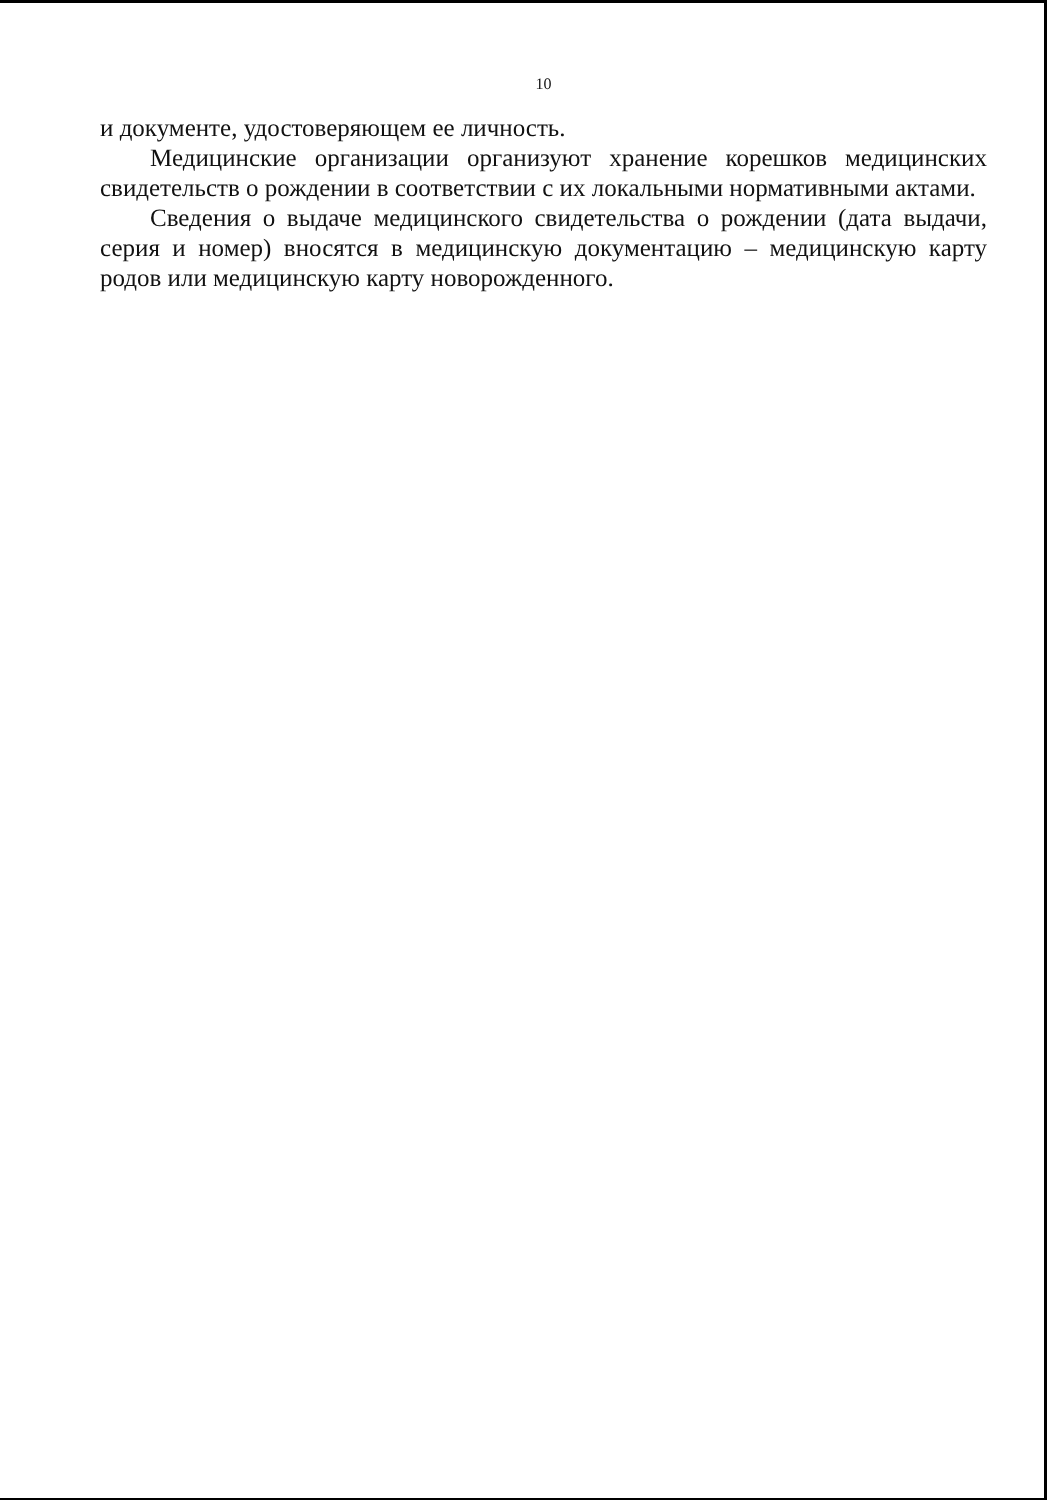10
и документе, удостоверяющем ее личность.
Медицинские организации организуют хранение корешков медицинских свидетельств о рождении в соответствии с их локальными нормативными актами.
Сведения о выдаче медицинского свидетельства о рождении (дата выдачи, серия и номер) вносятся в медицинскую документацию – медицинскую карту родов или медицинскую карту новорожденного.